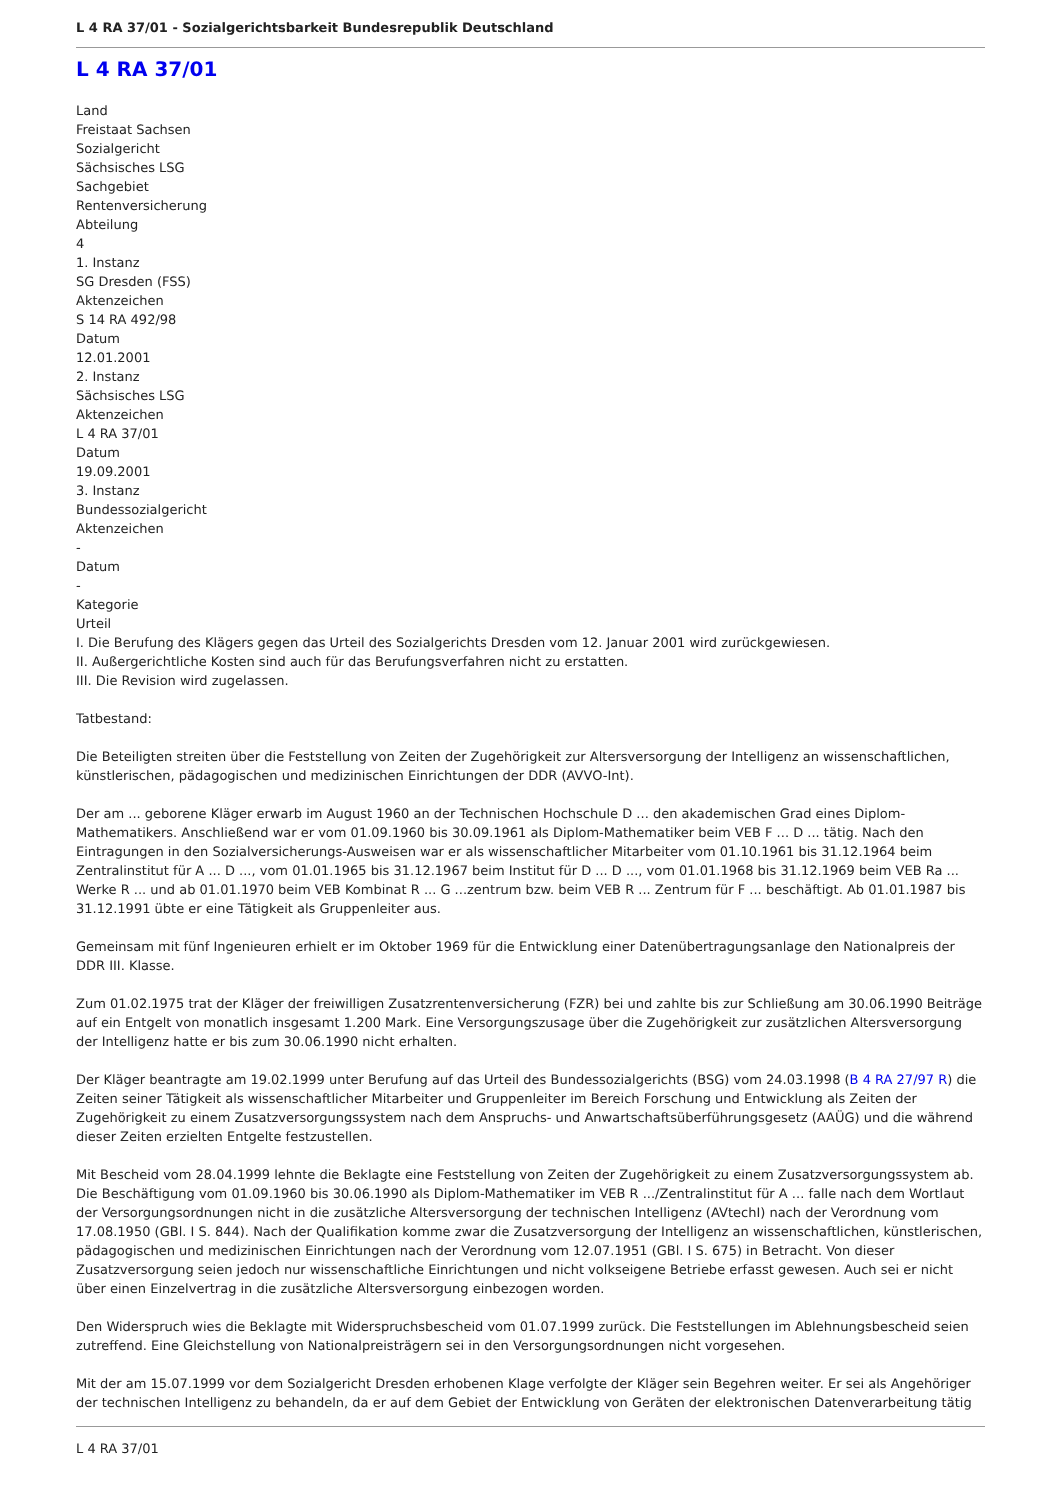L 4 RA 37/01 - Sozialgerichtsbarkeit Bundesrepublik Deutschland
L 4 RA 37/01
Land
Freistaat Sachsen
Sozialgericht
Sächsisches LSG
Sachgebiet
Rentenversicherung
Abteilung
4
1. Instanz
SG Dresden (FSS)
Aktenzeichen
S 14 RA 492/98
Datum
12.01.2001
2. Instanz
Sächsisches LSG
Aktenzeichen
L 4 RA 37/01
Datum
19.09.2001
3. Instanz
Bundessozialgericht
Aktenzeichen
-
Datum
-
Kategorie
Urteil
I. Die Berufung des Klägers gegen das Urteil des Sozialgerichts Dresden vom 12. Januar 2001 wird zurückgewiesen.
II. Außergerichtliche Kosten sind auch für das Berufungsverfahren nicht zu erstatten.
III. Die Revision wird zugelassen.
Tatbestand:
Die Beteiligten streiten über die Feststellung von Zeiten der Zugehörigkeit zur Altersversorgung der Intelligenz an wissenschaftlichen, künstlerischen, pädagogischen und medizinischen Einrichtungen der DDR (AVVO-Int).
Der am ... geborene Kläger erwarb im August 1960 an der Technischen Hochschule D ... den akademischen Grad eines Diplom-Mathematikers. Anschließend war er vom 01.09.1960 bis 30.09.1961 als Diplom-Mathematiker beim VEB F ... D ... tätig. Nach den Eintragungen in den Sozialversicherungs-Ausweisen war er als wissenschaftlicher Mitarbeiter vom 01.10.1961 bis 31.12.1964 beim Zentralinstitut für A ... D ..., vom 01.01.1965 bis 31.12.1967 beim Institut für D ... D ..., vom 01.01.1968 bis 31.12.1969 beim VEB Ra ... Werke R ... und ab 01.01.1970 beim VEB Kombinat R ... G ...zentrum bzw. beim VEB R ... Zentrum für F ... beschäftigt. Ab 01.01.1987 bis 31.12.1991 übte er eine Tätigkeit als Gruppenleiter aus.
Gemeinsam mit fünf Ingenieuren erhielt er im Oktober 1969 für die Entwicklung einer Datenübertragungsanlage den Nationalpreis der DDR III. Klasse.
Zum 01.02.1975 trat der Kläger der freiwilligen Zusatzrentenversicherung (FZR) bei und zahlte bis zur Schließung am 30.06.1990 Beiträge auf ein Entgelt von monatlich insgesamt 1.200 Mark. Eine Versorgungszusage über die Zugehörigkeit zur zusätzlichen Altersversorgung der Intelligenz hatte er bis zum 30.06.1990 nicht erhalten.
Der Kläger beantragte am 19.02.1999 unter Berufung auf das Urteil des Bundessozialgerichts (BSG) vom 24.03.1998 (B 4 RA 27/97 R) die Zeiten seiner Tätigkeit als wissenschaftlicher Mitarbeiter und Gruppenleiter im Bereich Forschung und Entwicklung als Zeiten der Zugehörigkeit zu einem Zusatzversorgungssystem nach dem Anspruchs- und Anwartschaftsüberführungsgesetz (AAÜG) und die während dieser Zeiten erzielten Entgelte festzustellen.
Mit Bescheid vom 28.04.1999 lehnte die Beklagte eine Feststellung von Zeiten der Zugehörigkeit zu einem Zusatzversorgungssystem ab. Die Beschäftigung vom 01.09.1960 bis 30.06.1990 als Diplom-Mathematiker im VEB R .../Zentralinstitut für A ... falle nach dem Wortlaut der Versorgungsordnungen nicht in die zusätzliche Altersversorgung der technischen Intelligenz (AVtechI) nach der Verordnung vom 17.08.1950 (GBl. I S. 844). Nach der Qualifikation komme zwar die Zusatzversorgung der Intelligenz an wissenschaftlichen, künstlerischen, pädagogischen und medizinischen Einrichtungen nach der Verordnung vom 12.07.1951 (GBl. I S. 675) in Betracht. Von dieser Zusatzversorgung seien jedoch nur wissenschaftliche Einrichtungen und nicht volkseigene Betriebe erfasst gewesen. Auch sei er nicht über einen Einzelvertrag in die zusätzliche Altersversorgung einbezogen worden.
Den Widerspruch wies die Beklagte mit Widerspruchsbescheid vom 01.07.1999 zurück. Die Feststellungen im Ablehnungsbescheid seien zutreffend. Eine Gleichstellung von Nationalpreisträgern sei in den Versorgungsordnungen nicht vorgesehen.
Mit der am 15.07.1999 vor dem Sozialgericht Dresden erhobenen Klage verfolgte der Kläger sein Begehren weiter. Er sei als Angehöriger der technischen Intelligenz zu behandeln, da er auf dem Gebiet der Entwicklung von Geräten der elektronischen Datenverarbeitung tätig
L 4 RA 37/01